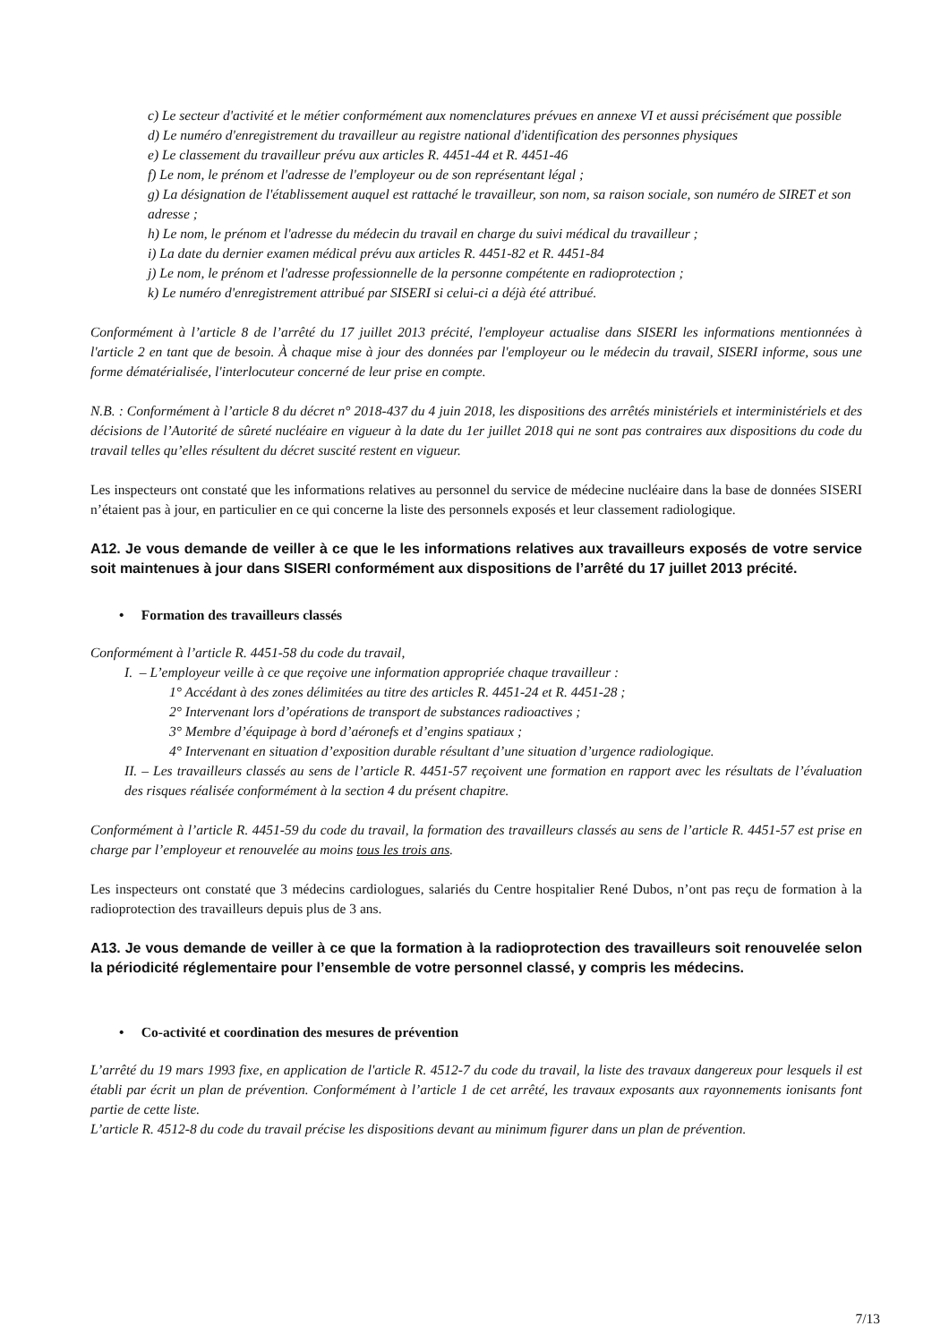c) Le secteur d'activité et le métier conformément aux nomenclatures prévues en annexe VI et aussi précisément que possible
d) Le numéro d'enregistrement du travailleur au registre national d'identification des personnes physiques
e) Le classement du travailleur prévu aux articles R. 4451-44 et R. 4451-46
f) Le nom, le prénom et l'adresse de l'employeur ou de son représentant légal ;
g) La désignation de l'établissement auquel est rattaché le travailleur, son nom, sa raison sociale, son numéro de SIRET et son adresse ;
h) Le nom, le prénom et l'adresse du médecin du travail en charge du suivi médical du travailleur ;
i) La date du dernier examen médical prévu aux articles R. 4451-82 et R. 4451-84
j) Le nom, le prénom et l'adresse professionnelle de la personne compétente en radioprotection ;
k) Le numéro d'enregistrement attribué par SISERI si celui-ci a déjà été attribué.
Conformément à l’article 8 de l’arrêté du 17 juillet 2013 précité, l'employeur actualise dans SISERI les informations mentionnées à l'article 2 en tant que de besoin. À chaque mise à jour des données par l'employeur ou le médecin du travail, SISERI informe, sous une forme dématérialisée, l'interlocuteur concerné de leur prise en compte.
N.B. : Conformément à l’article 8 du décret n° 2018-437 du 4 juin 2018, les dispositions des arrêtés ministériels et interministériels et des décisions de l’Autorité de sûreté nucléaire en vigueur à la date du 1er juillet 2018 qui ne sont pas contraires aux dispositions du code du travail telles qu’elles résultent du décret suscité restent en vigueur.
Les inspecteurs ont constaté que les informations relatives au personnel du service de médecine nucléaire dans la base de données SISERI n’étaient pas à jour, en particulier en ce qui concerne la liste des personnels exposés et leur classement radiologique.
A12. Je vous demande de veiller à ce que le les informations relatives aux travailleurs exposés de votre service soit maintenues à jour dans SISERI conformément aux dispositions de l’arrêté du 17 juillet 2013 précité.
• Formation des travailleurs classés
Conformément à l’article R. 4451-58 du code du travail,
I. – L’employeur veille à ce que reçoive une information appropriée chaque travailleur :
1° Accédant à des zones délimitées au titre des articles R. 4451-24 et R. 4451-28 ;
2° Intervenant lors d’opérations de transport de substances radioactives ;
3° Membre d’équipage à bord d’aéronefs et d’engins spatiaux ;
4° Intervenant en situation d’exposition durable résultant d’une situation d’urgence radiologique.
II. – Les travailleurs classés au sens de l’article R. 4451-57 reçoivent une formation en rapport avec les résultats de l’évaluation des risques réalisée conformément à la section 4 du présent chapitre.
Conformément à l’article R. 4451-59 du code du travail, la formation des travailleurs classés au sens de l’article R. 4451-57 est prise en charge par l’employeur et renouvelée au moins tous les trois ans.
Les inspecteurs ont constaté que 3 médecins cardiologues, salariés du Centre hospitalier René Dubos, n’ont pas reçu de formation à la radioprotection des travailleurs depuis plus de 3 ans.
A13. Je vous demande de veiller à ce que la formation à la radioprotection des travailleurs soit renouvelée selon la périodicité réglementaire pour l’ensemble de votre personnel classé, y compris les médecins.
• Co-activité et coordination des mesures de prévention
L’arrêté du 19 mars 1993 fixe, en application de l'article R. 4512-7 du code du travail, la liste des travaux dangereux pour lesquels il est établi par écrit un plan de prévention. Conformément à l’article 1 de cet arrêté, les travaux exposants aux rayonnements ionisants font partie de cette liste.
L’article R. 4512-8 du code du travail précise les dispositions devant au minimum figurer dans un plan de prévention.
7/13